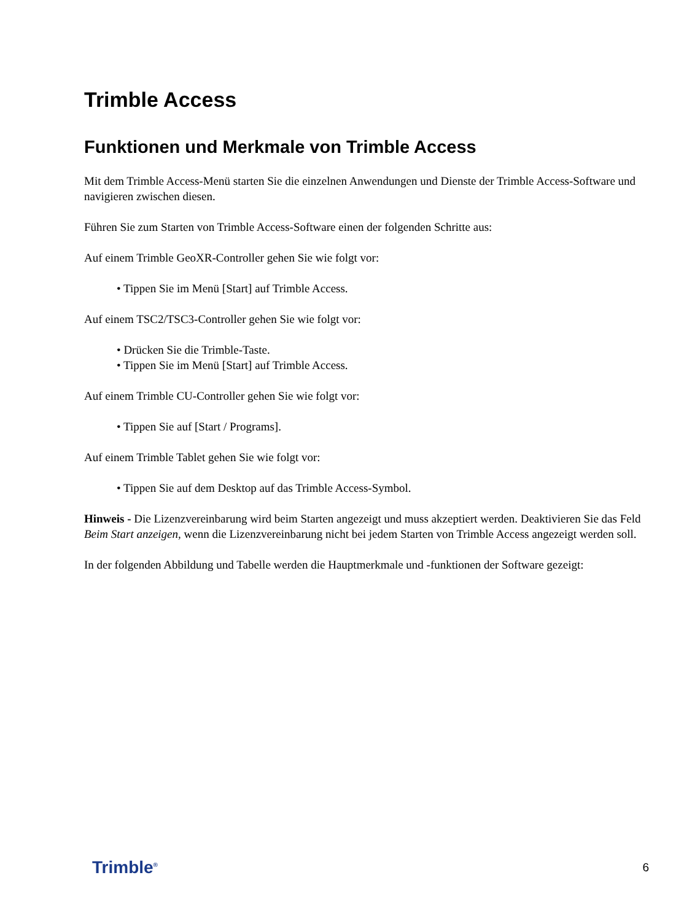Trimble Access
Funktionen und Merkmale von Trimble Access
Mit dem Trimble Access-Menü starten Sie die einzelnen Anwendungen und Dienste der Trimble Access-Software und navigieren zwischen diesen.
Führen Sie zum Starten von Trimble Access-Software einen der folgenden Schritte aus:
Auf einem Trimble GeoXR-Controller gehen Sie wie folgt vor:
• Tippen Sie im Menü [Start] auf Trimble Access.
Auf einem TSC2/TSC3-Controller gehen Sie wie folgt vor:
• Drücken Sie die Trimble-Taste.
• Tippen Sie im Menü [Start] auf Trimble Access.
Auf einem Trimble CU-Controller gehen Sie wie folgt vor:
• Tippen Sie auf [Start / Programs].
Auf einem Trimble Tablet gehen Sie wie folgt vor:
• Tippen Sie auf dem Desktop auf das Trimble Access-Symbol.
Hinweis - Die Lizenzvereinbarung wird beim Starten angezeigt und muss akzeptiert werden. Deaktivieren Sie das Feld Beim Start anzeigen, wenn die Lizenzvereinbarung nicht bei jedem Starten von Trimble Access angezeigt werden soll.
In der folgenden Abbildung und Tabelle werden die Hauptmerkmale und -funktionen der Software gezeigt:
Trimble<sup>®</sup> 6